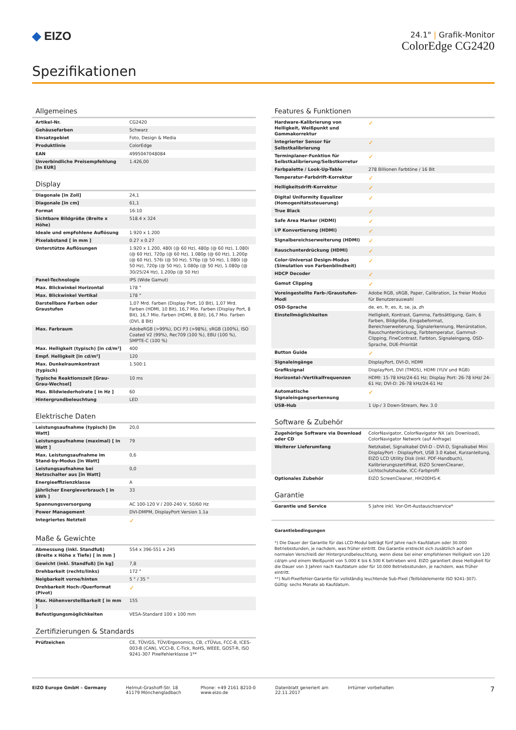◆ EIZO
24.1" | Grafik-Monitor
ColorEdge CG2420
Spezifikationen
Allgemeines
| Artikel-Nr. | CG2420 |
| Gehäusefarben | Schwarz |
| Einsatzgebiet | Foto, Design & Media |
| Produktlinie | ColorEdge |
| EAN | 4995047048084 |
| Unverbindliche Preisempfehlung [In EUR] | 1.426,00 |
Display
| Diagonale [in Zoll] | 24,1 |
| Diagonale [in cm] | 61,1 |
| Format | 16:10 |
| Sichtbare Bildgröße (Breite x Höhe) | 518.4 x 324 |
| Ideale und empfohlene Auflösung | 1.920 x 1.200 |
| Pixelabstand [ in mm ] | 0.27 x 0.27 |
| Unterstütze Auflösungen | 1.920 x 1.200, 480i (@ 60 Hz), 480p (@ 60 Hz), 1.080i (@ 60 Hz), 720p (@ 60 Hz), 1.080p (@ 60 Hz), 1.200p (@ 60 Hz), 576i (@ 50 Hz), 576p (@ 50 Hz), 1.080i (@ 50 Hz), 720p (@ 50 Hz), 1.080p (@ 50 Hz), 1.080p (@ 30/25/24 Hz), 1.200p (@ 50 Hz) |
| Panel-Technologie | IPS (Wide Gamut) |
| Max. Blickwinkel Horizontal | 178 ° |
| Max. Blickwinkel Vertikal | 178 ° |
| Darstellbare Farben oder Graustufen | 1,07 Mrd. Farben (Display Port, 10 Bit), 1,07 Mrd. Farben (HDMI, 10 Bit), 16,7 Mio. Farben (Display Port, 8 Bit), 16,7 Mio. Farben (HDMI, 8 Bit), 16,7 Mio. Farben (DVI, 8 Bit) |
| Max. Farbraum | AdobeRGB (>99%), DCI P3 (>98%), sRGB (100%), ISO Coated V2 (99%), Rec709 (100 %), EBU (100 %), SMPTE-C (100 %) |
| Max. Helligkeit (typisch) [in cd/m²] | 400 |
| Empf. Helligkeit [in cd/m²] | 120 |
| Max. Dunkelraumkontrast (typisch) | 1.500:1 |
| Typische Reaktionszeit [Grau-Grau-Wechsel] | 10 ms |
| Max. Bildwiederholrate [ in Hz ] | 60 |
| Hintergrundbeleuchtung | LED |
Elektrische Daten
| Leistungsaufnahme (typisch) [in Watt] | 20,0 |
| Leistungsaufnahme (maximal) [ in Watt ] | 79 |
| Max. Leistungsaufnahme im Stand-by-Modus [in Watt] | 0,6 |
| Leistungsaufnahme bei Netzschalter aus [in Watt] | 0,0 |
| Energieeffizienzklasse | A |
| Jährlicher Energieverbrauch [ in kWh ] | 33 |
| Spannungsversorgung | AC 100-120 V / 200-240 V, 50/60 Hz |
| Power Management | DVI-DMPM, DisplayPort Version 1.1a |
| Integriertes Netzteil | ✓ |
Maße & Gewichte
| Abmessung (inkl. Standfuß) (Breite x Höhe x Tiefe) [ in mm ] | 554 x 396-551 x 245 |
| Gewicht (inkl. Standfuß) [in kg] | 7,8 |
| Drehbarkeit (rechts/links) | 172 ° |
| Neigbarkeit vorne/hinten | 5 ° / 35 ° |
| Drehbarkeit Hoch-/Querformat (Pivot) | ✓ |
| Max. Höhenverstellbarkeit [ in mm ] | 155 |
| Befestigungsmöglichkeiten | VESA-Standard 100 x 100 mm |
Zertifizierungen & Standards
| Prüfzeichen | CE, TÜV/GS, TÜV/Ergonomics, CB, cTÜVus, FCC-B, ICES-003-B (CAN), VCCI-B, C-Tick, RoHS, WEEE, GOST-R, ISO 9241-307 Pixelfehlerklasse 1** |
Features & Funktionen
| Hardware-Kalibrierung von Helligkeit, Weißpunkt und Gammakorrektur | ✓ |
| Integrierter Sensor für Selbstkalibrierung | ✓ |
| Terminplaner-Funktion für Selbstkalibrierung/Selbstkorretur | ✓ |
| Farbpalette / Look-Up-Table | 278 Billionen Farbtöne / 16 Bit |
| Temperatur-Farbdrift-Korrektur | ✓ |
| Helligkeitsdrift-Korrektur | ✓ |
| Digital Uniformity Equalizer (Homogenitätssteuerung) | ✓ |
| True Black | ✓ |
| Safe Area Marker (HDMI) | ✓ |
| I/P Konvertierung (HDMI) | ✓ |
| Signalbereichserweiterung (HDMI) | ✓ |
| Rauschunterdrückung (HDMI) | ✓ |
| Color-Universal Design-Modus (Simulation von Farbenblindheit) | ✓ |
| HDCP Decoder | ✓ |
| Gamut Clipping | ✓ |
| Voreingestellte Farb-/Graustufen-Modi | Adobe RGB, sRGB, Paper, Calibration, 1x freier Modus für Benutzerauswahl |
| OSD-Sprache | de, en, fr, es, it, se, ja, zh |
| Einstellmöglichkeiten | Helligkeit, Kontrast, Gamma, Farbsättigung, Gain, 6 Farben, Bildgröße, Eingabeformat, Bereichserweiterung, Signalerkennung, Menürotation, Rauschunterdrückung, Farbtemperatur, Gammut-Clipping, FineContrast, Farbton, Signaleingang, OSD-Sprache, DUE-Priorität |
| Button Guide | ✓ |
| Signaleingänge | DisplayPort, DVI-D, HDMI |
| Grafiksignal | DisplayPort, DVI (TMDS), HDMI (YUV und RGB) |
| Horizontal-/Vertikalfrequenzen | HDMI: 15-78 kHz/24-61 Hz; Display Port: 26-78 kHz/ 24-61 Hz; DVI-D: 26-78 kHz/24-61 Hz |
| Automatische Signaleingangserkennung | ✓ |
| USB-Hub | 1 Up-/ 3 Down-Stream, Rev. 3.0 |
Software & Zubehör
| Zugehörige Software via Download oder CD | ColorNavigator, ColorNavigator NX (als Download), ColorNavigator Network (auf Anfrage) |
| Weiterer Lieferumfang | Netzkabel, Signalkabel DVI-D - DVI-D, Signalkabel Mini DisplayPort - DisplayPort, USB 3.0 Kabel, Kurzanleitung, EIZO LCD Utility Disk (inkl. PDF-Handbuch), Kalibrierungszertifikat, EIZO ScreenCleaner, Lichtschutzhaube, ICC-Farbprofil |
| Optionales Zubehör | EIZO ScreenCleaner, HH200HS-K |
Garantie
| Garantie und Service | 5 Jahre inkl. Vor-Ort-Austauschservice* |
Garantiebedingungen
*) Die Dauer der Garantie für das LCD-Modul beträgt fünf Jahre nach Kaufdatum oder 30.000 Betriebsstunden, je nachdem, was früher eintritt. Die Garantie erstreckt sich zusätzlich auf den normalen Verschleiß der Hintergrundbeleuchtung, wenn diese bei einer empfohlenen Helligkeit von 120 cd/qm und einem Weißpunkt von 5.000 K bis 6.500 K betrieben wird. EIZO garantiert diese Helligkeit für die Dauer von 3 Jahren nach Kaufdatum oder für 10.000 Betriebsstunden, je nachdem, was früher eintritt.
**) Null-Pixelfehler-Garantie für vollständig leuchtende Sub-Pixel (Teilbildelemente ISO 9241-307). Gültig: sechs Monate ab Kaufdatum.
EIZO Europe GmbH – Germany Helmut-Grashoff-Str. 18
41179 Mönchengladbach
Phone: +49 2161 8210-0
www.eizo.de
Datenblatt generiert am
22.11.2017
Irrtümer vorbehalten
7